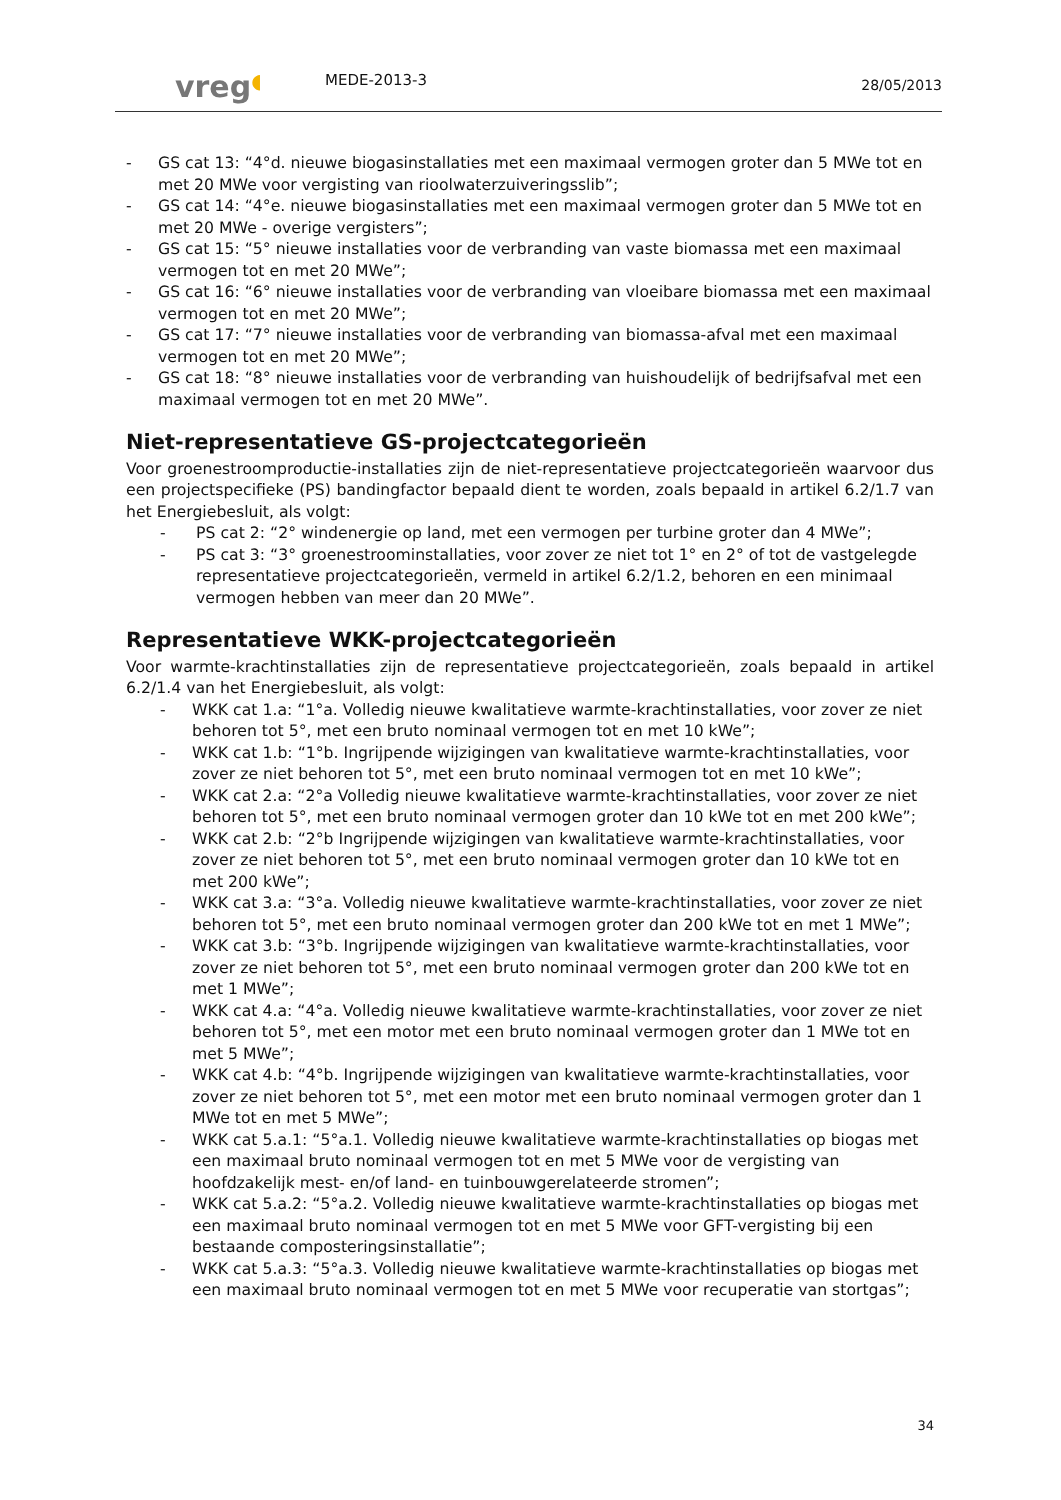vreg◖
MEDE-2013-3
28/05/2013
- GS cat 13: “4°d. nieuwe biogasinstallaties met een maximaal vermogen groter dan 5 MWe tot en met 20 MWe voor vergisting van rioolwaterzuiveringsslib”;
- GS cat 14: “4°e. nieuwe biogasinstallaties met een maximaal vermogen groter dan 5 MWe tot en met 20 MWe - overige vergisters”;
- GS cat 15: “5° nieuwe installaties voor de verbranding van vaste biomassa met een maximaal vermogen tot en met 20 MWe”;
- GS cat 16: “6° nieuwe installaties voor de verbranding van vloeibare biomassa met een maximaal vermogen tot en met 20 MWe”;
- GS cat 17: “7° nieuwe installaties voor de verbranding van biomassa-afval met een maximaal vermogen tot en met 20 MWe”;
- GS cat 18: “8° nieuwe installaties voor de verbranding van huishoudelijk of bedrijfsafval met een maximaal vermogen tot en met 20 MWe”.
Niet-representatieve GS-projectcategorieën
Voor groenestroomproductie-installaties zijn de niet-representatieve projectcategorieën waarvoor dus een projectspecifieke (PS) bandingfactor bepaald dient te worden, zoals bepaald in artikel 6.2/1.7 van het Energiebesluit, als volgt:
- PS cat 2: “2° windenergie op land, met een vermogen per turbine groter dan 4 MWe”;
- PS cat 3: “3° groenestroominstallaties, voor zover ze niet tot 1° en 2° of tot de vastgelegde representatieve projectcategorieën, vermeld in artikel 6.2/1.2, behoren en een minimaal vermogen hebben van meer dan 20 MWe”.
Representatieve WKK-projectcategorieën
Voor warmte-krachtinstallaties zijn de representatieve projectcategorieën, zoals bepaald in artikel 6.2/1.4 van het Energiebesluit, als volgt:
- WKK cat 1.a: “1°a. Volledig nieuwe kwalitatieve warmte-krachtinstallaties, voor zover ze niet behoren tot 5°, met een bruto nominaal vermogen tot en met 10 kWe”;
- WKK cat 1.b: “1°b. Ingrijpende wijzigingen van kwalitatieve warmte-krachtinstallaties, voor zover ze niet behoren tot 5°, met een bruto nominaal vermogen tot en met 10 kWe”;
- WKK cat 2.a: “2°a Volledig nieuwe kwalitatieve warmte-krachtinstallaties, voor zover ze niet behoren tot 5°, met een bruto nominaal vermogen groter dan 10 kWe tot en met 200 kWe”;
- WKK cat 2.b: “2°b Ingrijpende wijzigingen van kwalitatieve warmte-krachtinstallaties, voor zover ze niet behoren tot 5°, met een bruto nominaal vermogen groter dan 10 kWe tot en met 200 kWe”;
- WKK cat 3.a: “3°a. Volledig nieuwe kwalitatieve warmte-krachtinstallaties, voor zover ze niet behoren tot 5°, met een bruto nominaal vermogen groter dan 200 kWe tot en met 1 MWe”;
- WKK cat 3.b: “3°b. Ingrijpende wijzigingen van kwalitatieve warmte-krachtinstallaties, voor zover ze niet behoren tot 5°, met een bruto nominaal vermogen groter dan 200 kWe tot en met 1 MWe”;
- WKK cat 4.a: “4°a. Volledig nieuwe kwalitatieve warmte-krachtinstallaties, voor zover ze niet behoren tot 5°, met een motor met een bruto nominaal vermogen groter dan 1 MWe tot en met 5 MWe”;
- WKK cat 4.b: “4°b. Ingrijpende wijzigingen van kwalitatieve warmte-krachtinstallaties, voor zover ze niet behoren tot 5°, met een motor met een bruto nominaal vermogen groter dan 1 MWe tot en met 5 MWe”;
- WKK cat 5.a.1: “5°a.1. Volledig nieuwe kwalitatieve warmte-krachtinstallaties op biogas met een maximaal bruto nominaal vermogen tot en met 5 MWe voor de vergisting van hoofdzakelijk mest- en/of land- en tuinbouwgerelateerde stromen”;
- WKK cat 5.a.2: “5°a.2. Volledig nieuwe kwalitatieve warmte-krachtinstallaties op biogas met een maximaal bruto nominaal vermogen tot en met 5 MWe voor GFT-vergisting bij een bestaande composteringsinstallatie”;
- WKK cat 5.a.3: “5°a.3. Volledig nieuwe kwalitatieve warmte-krachtinstallaties op biogas met een maximaal bruto nominaal vermogen tot en met 5 MWe voor recuperatie van stortgas”;
34